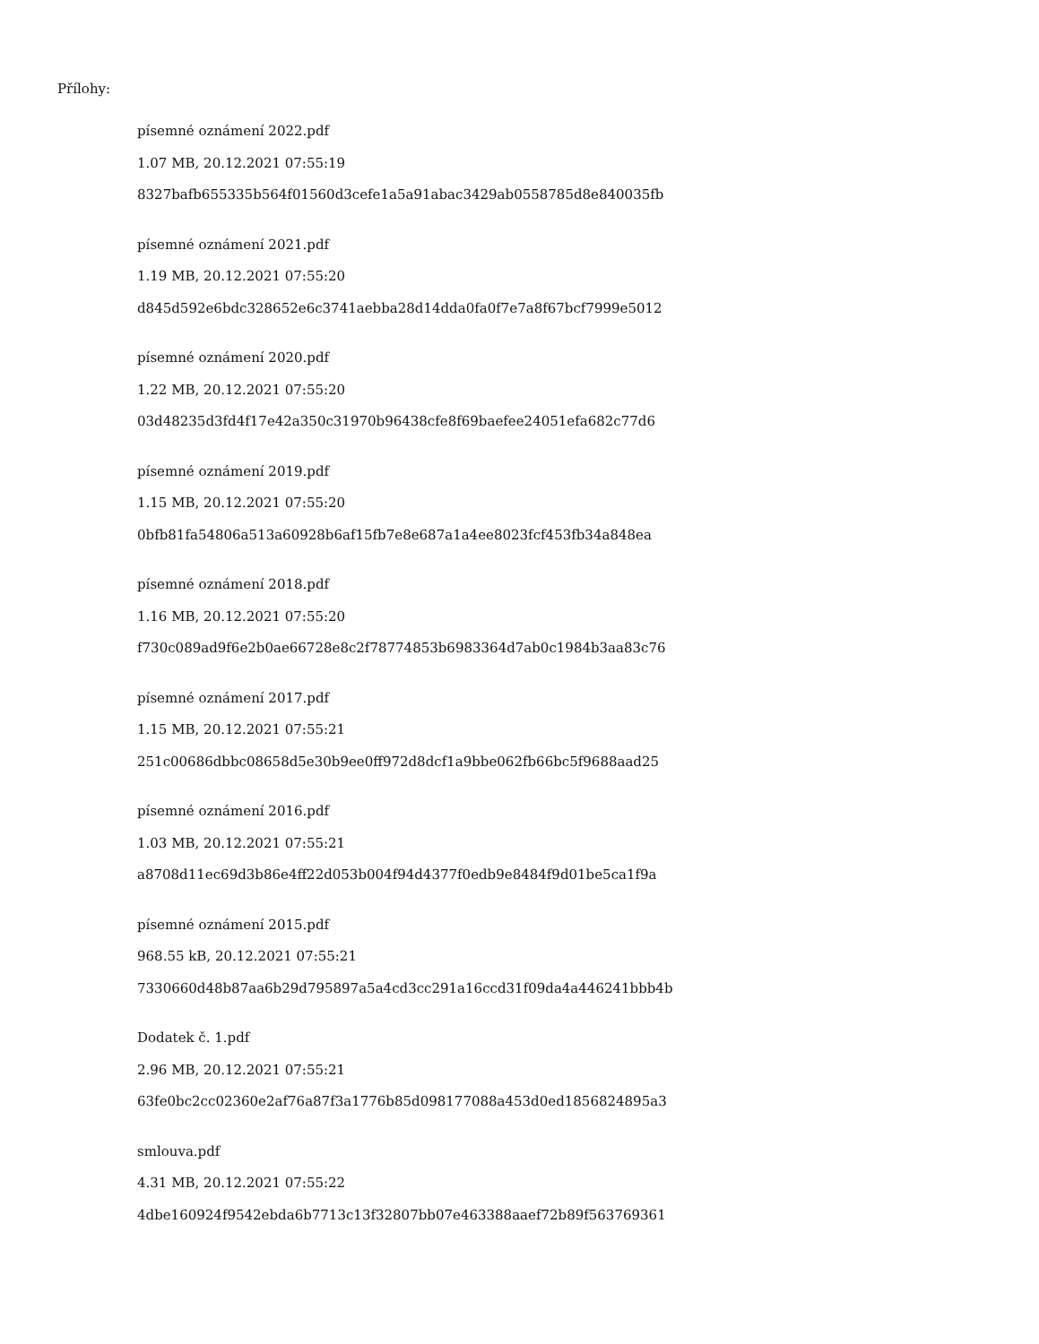Přílohy:
písemné oznámení 2022.pdf
1.07 MB, 20.12.2021 07:55:19
8327bafb655335b564f01560d3cefe1a5a91abac3429ab0558785d8e840035fb
písemné oznámení 2021.pdf
1.19 MB, 20.12.2021 07:55:20
d845d592e6bdc328652e6c3741aebba28d14dda0fa0f7e7a8f67bcf7999e5012
písemné oznámení 2020.pdf
1.22 MB, 20.12.2021 07:55:20
03d48235d3fd4f17e42a350c31970b96438cfe8f69baefee24051efa682c77d6
písemné oznámení 2019.pdf
1.15 MB, 20.12.2021 07:55:20
0bfb81fa54806a513a60928b6af15fb7e8e687a1a4ee8023fcf453fb34a848ea
písemné oznámení 2018.pdf
1.16 MB, 20.12.2021 07:55:20
f730c089ad9f6e2b0ae66728e8c2f78774853b6983364d7ab0c1984b3aa83c76
písemné oznámení 2017.pdf
1.15 MB, 20.12.2021 07:55:21
251c00686dbbc08658d5e30b9ee0ff972d8dcf1a9bbe062fb66bc5f9688aad25
písemné oznámení 2016.pdf
1.03 MB, 20.12.2021 07:55:21
a8708d11ec69d3b86e4ff22d053b004f94d4377f0edb9e8484f9d01be5ca1f9a
písemné oznámení 2015.pdf
968.55 kB, 20.12.2021 07:55:21
7330660d48b87aa6b29d795897a5a4cd3cc291a16ccd31f09da4a446241bbb4b
Dodatek č. 1.pdf
2.96 MB, 20.12.2021 07:55:21
63fe0bc2cc02360e2af76a87f3a1776b85d098177088a453d0ed1856824895a3
smlouva.pdf
4.31 MB, 20.12.2021 07:55:22
4dbe160924f9542ebda6b7713c13f32807bb07e463388aaef72b89f563769361